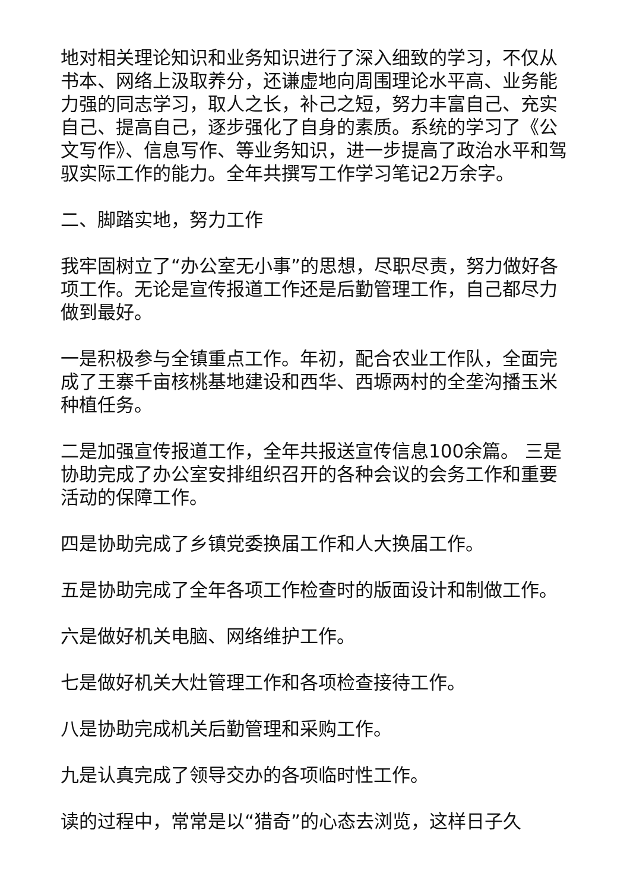地对相关理论知识和业务知识进行了深入细致的学习，不仅从书本、网络上汲取养分，还谦虚地向周围理论水平高、业务能力强的同志学习，取人之长，补己之短，努力丰富自己、充实自己、提高自己，逐步强化了自身的素质。系统的学习了《公文写作》、信息写作、等业务知识，进一步提高了政治水平和驾驭实际工作的能力。全年共撰写工作学习笔记2万余字。
二、脚踏实地，努力工作
我牢固树立了“办公室无小事”的思想，尽职尽责，努力做好各项工作。无论是宣传报道工作还是后勤管理工作，自己都尽力做到最好。
一是积极参与全镇重点工作。年初，配合农业工作队，全面完成了王寨千亩核桃基地建设和西华、西塬两村的全垄沟播玉米种植任务。
二是加强宣传报道工作，全年共报送宣传信息100余篇。 三是协助完成了办公室安排组织召开的各种会议的会务工作和重要活动的保障工作。
四是协助完成了乡镇党委换届工作和人大换届工作。
五是协助完成了全年各项工作检查时的版面设计和制做工作。
六是做好机关电脑、网络维护工作。
七是做好机关大灶管理工作和各项检查接待工作。
八是协助完成机关后勤管理和采购工作。
九是认真完成了领导交办的各项临时性工作。
读的过程中，常常是以“猎奇”的心态去浏览，这样日子久